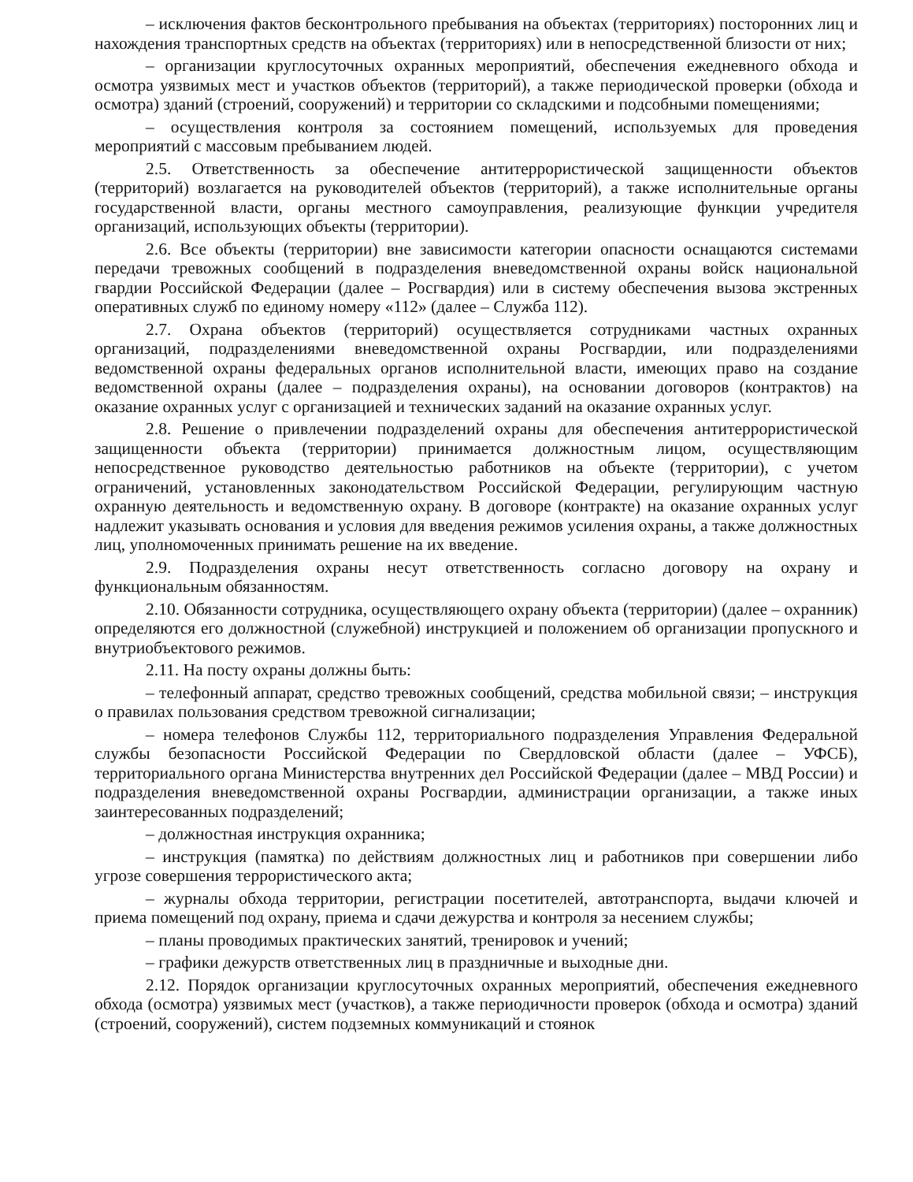– исключения фактов бесконтрольного пребывания на объектах (территориях) посторонних лиц и нахождения транспортных средств на объектах (территориях) или в непосредственной близости от них;
– организации круглосуточных охранных мероприятий, обеспечения ежедневного обхода и осмотра уязвимых мест и участков объектов (территорий), а также периодической проверки (обхода и осмотра) зданий (строений, сооружений) и территории со складскими и подсобными помещениями;
– осуществления контроля за состоянием помещений, используемых для проведения мероприятий с массовым пребыванием людей.
2.5. Ответственность за обеспечение антитеррористической защищенности объектов (территорий) возлагается на руководителей объектов (территорий), а также исполнительные органы государственной власти, органы местного самоуправления, реализующие функции учредителя организаций, использующих объекты (территории).
2.6. Все объекты (территории) вне зависимости категории опасности оснащаются системами передачи тревожных сообщений в подразделения вневедомственной охраны войск национальной гвардии Российской Федерации (далее – Росгвардия) или в систему обеспечения вызова экстренных оперативных служб по единому номеру «112» (далее – Служба 112).
2.7. Охрана объектов (территорий) осуществляется сотрудниками частных охранных организаций, подразделениями вневедомственной охраны Росгвардии, или подразделениями ведомственной охраны федеральных органов исполнительной власти, имеющих право на создание ведомственной охраны (далее – подразделения охраны), на основании договоров (контрактов) на оказание охранных услуг с организацией и технических заданий на оказание охранных услуг.
2.8. Решение о привлечении подразделений охраны для обеспечения антитеррористической защищенности объекта (территории) принимается должностным лицом, осуществляющим непосредственное руководство деятельностью работников на объекте (территории), с учетом ограничений, установленных законодательством Российской Федерации, регулирующим частную охранную деятельность и ведомственную охрану. В договоре (контракте) на оказание охранных услуг надлежит указывать основания и условия для введения режимов усиления охраны, а также должностных лиц, уполномоченных принимать решение на их введение.
2.9. Подразделения охраны несут ответственность согласно договору на охрану и функциональным обязанностям.
2.10. Обязанности сотрудника, осуществляющего охрану объекта (территории) (далее – охранник) определяются его должностной (служебной) инструкцией и положением об организации пропускного и внутриобъектового режимов.
2.11. На посту охраны должны быть:
– телефонный аппарат, средство тревожных сообщений, средства мобильной связи; – инструкция о правилах пользования средством тревожной сигнализации;
– номера телефонов Службы 112, территориального подразделения Управления Федеральной службы безопасности Российской Федерации по Свердловской области (далее – УФСБ), территориального органа Министерства внутренних дел Российской Федерации (далее – МВД России) и подразделения вневедомственной охраны Росгвардии, администрации организации, а также иных заинтересованных подразделений;
– должностная инструкция охранника;
– инструкция (памятка) по действиям должностных лиц и работников при совершении либо угрозе совершения террористического акта;
– журналы обхода территории, регистрации посетителей, автотранспорта, выдачи ключей и приема помещений под охрану, приема и сдачи дежурства и контроля за несением службы;
– планы проводимых практических занятий, тренировок и учений;
– графики дежурств ответственных лиц в праздничные и выходные дни.
2.12. Порядок организации круглосуточных охранных мероприятий, обеспечения ежедневного обхода (осмотра) уязвимых мест (участков), а также периодичности проверок (обхода и осмотра) зданий (строений, сооружений), систем подземных коммуникаций и стоянок